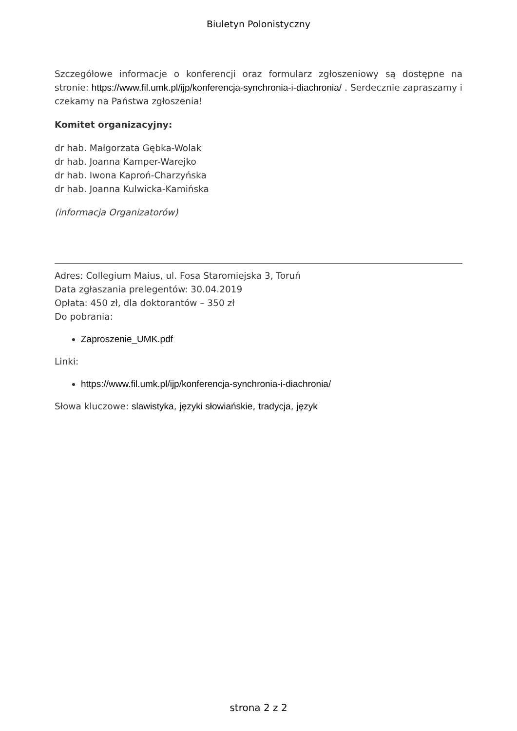Biuletyn Polonistyczny
Szczegółowe informacje o konferencji oraz formularz zgłoszeniowy są dostępne na stronie: https://www.fil.umk.pl/ijp/konferencja-synchronia-i-diachronia/ . Serdecznie zapraszamy i czekamy na Państwa zgłoszenia!
Komitet organizacyjny:
dr hab. Małgorzata Gębka-Wolak
dr hab. Joanna Kamper-Warejko
dr hab. Iwona Kaproń-Charzyńska
dr hab. Joanna Kulwicka-Kamińska
(informacja Organizatorów)
Adres: Collegium Maius, ul. Fosa Staromiejska 3, Toruń
Data zgłaszania prelegentów: 30.04.2019
Opłata: 450 zł, dla doktorantów – 350 zł
Do pobrania:
Zaproszenie_UMK.pdf
Linki:
https://www.fil.umk.pl/ijp/konferencja-synchronia-i-diachronia/
Słowa kluczowe: slawistyka, języki słowiańskie, tradycja, język
strona 2 z 2